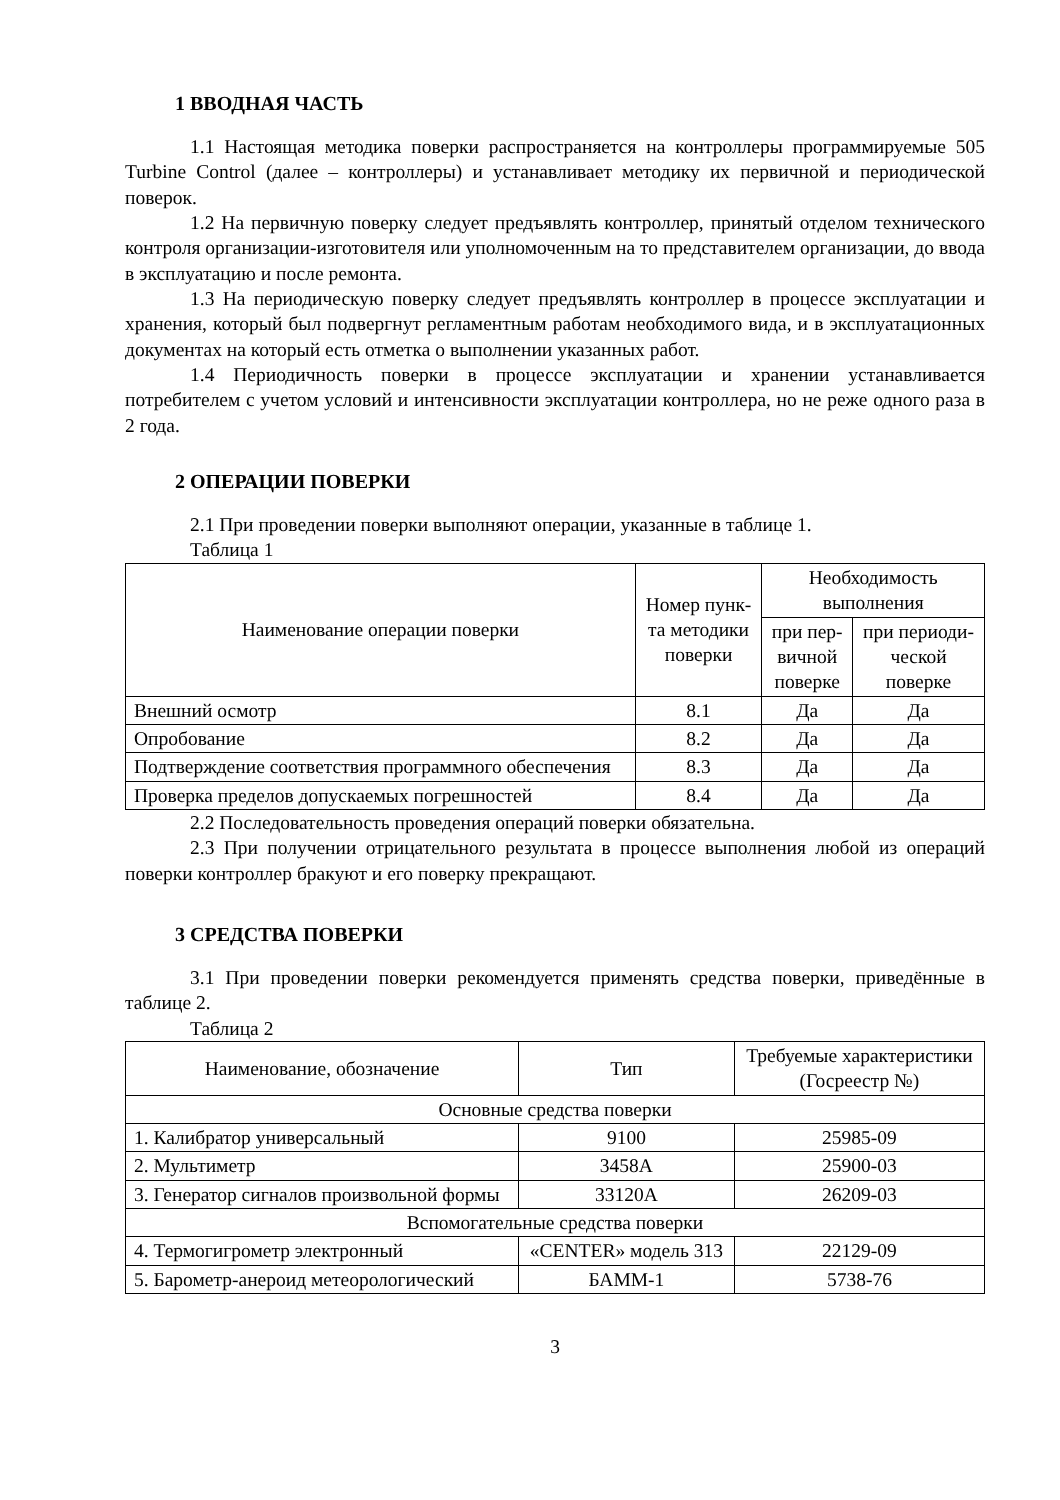1 ВВОДНАЯ ЧАСТЬ
1.1 Настоящая методика поверки распространяется на контроллеры программируемые 505 Turbine Control (далее – контроллеры) и устанавливает методику их первичной и периодической поверок.
1.2 На первичную поверку следует предъявлять контроллер, принятый отделом технического контроля организации-изготовителя или уполномоченным на то представителем организации, до ввода в эксплуатацию и после ремонта.
1.3 На периодическую поверку следует предъявлять контроллер в процессе эксплуатации и хранения, который был подвергнут регламентным работам необходимого вида, и в эксплуатационных документах на который есть отметка о выполнении указанных работ.
1.4 Периодичность поверки в процессе эксплуатации и хранении устанавливается потребителем с учетом условий и интенсивности эксплуатации контроллера, но не реже одного раза в 2 года.
2 ОПЕРАЦИИ ПОВЕРКИ
2.1 При проведении поверки выполняют операции, указанные в таблице 1.
Таблица 1
| Наименование операции поверки | Номер пунк- та методики поверки | Необходимость выполнения | |
| --- | --- | --- | --- |
| | | при пер- вичной поверке | при периоди- ческой поверке |
| Внешний осмотр | 8.1 | Да | Да |
| Опробование | 8.2 | Да | Да |
| Подтверждение соответствия программного обеспечения | 8.3 | Да | Да |
| Проверка пределов допускаемых погрешностей | 8.4 | Да | Да |
2.2 Последовательность проведения операций поверки обязательна.
2.3 При получении отрицательного результата в процессе выполнения любой из операций поверки контроллер бракуют и его поверку прекращают.
3 СРЕДСТВА ПОВЕРКИ
3.1 При проведении поверки рекомендуется применять средства поверки, приведённые в таблице 2.
Таблица 2
| Наименование, обозначение | Тип | Требуемые характеристики (Госреестр №) |
| --- | --- | --- |
| Основные средства поверки | | |
| 1. Калибратор универсальный | 9100 | 25985-09 |
| 2. Мультиметр | 3458A | 25900-03 |
| 3. Генератор сигналов произвольной формы | 33120A | 26209-03 |
| Вспомогательные средства поверки | | |
| 4. Термогигрометр электронный | «CENTER» модель 313 | 22129-09 |
| 5. Барометр-анероид метеорологический | БАММ-1 | 5738-76 |
3